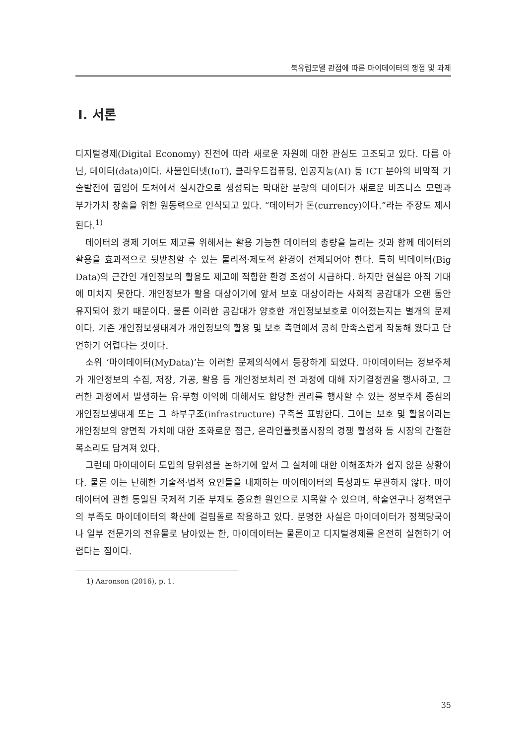북유럽모델 관점에 따른 마이데이터의 쟁점 및 과제
Ⅰ. 서론
디지털경제(Digital Economy) 진전에 따라 새로운 자원에 대한 관심도 고조되고 있다. 다름 아닌, 데이터(data)이다. 사물인터넷(IoT), 클라우드컴퓨팅, 인공지능(AI) 등 ICT 분야의 비약적 기술발전에 힘입어 도처에서 실시간으로 생성되는 막대한 분량의 데이터가 새로운 비즈니스 모델과 부가가치 창출을 위한 원동력으로 인식되고 있다. “데이터가 돈(currency)이다.”라는 주장도 제시된다.<sup>1)</sup>
데이터의 경제 기여도 제고를 위해서는 활용 가능한 데이터의 총량을 늘리는 것과 함께 데이터의 활용을 효과적으로 뒷받침할 수 있는 물리적·제도적 환경이 전제되어야 한다. 특히 빅데이터(Big Data)의 근간인 개인정보의 활용도 제고에 적합한 환경 조성이 시급하다. 하지만 현실은 아직 기대에 미치지 못한다. 개인정보가 활용 대상이기에 앞서 보호 대상이라는 사회적 공감대가 오랜 동안 유지되어 왔기 때문이다. 물론 이러한 공감대가 양호한 개인정보보호로 이어졌는지는 별개의 문제이다. 기존 개인정보생태계가 개인정보의 활용 및 보호 측면에서 공히 만족스럽게 작동해 왔다고 단언하기 어렵다는 것이다.
소위 ‘마이데이터(MyData)’는 이러한 문제의식에서 등장하게 되었다. 마이데이터는 정보주체가 개인정보의 수집, 저장, 가공, 활용 등 개인정보처리 전 과정에 대해 자기결정권을 행사하고, 그러한 과정에서 발생하는 유·무형 이익에 대해서도 합당한 권리를 행사할 수 있는 정보주체 중심의 개인정보생태계 또는 그 하부구조(infrastructure) 구축을 표방한다. 그에는 보호 및 활용이라는 개인정보의 양면적 가치에 대한 조화로운 접근, 온라인플랫폼시장의 경쟁 활성화 등 시장의 간절한 목소리도 담겨져 있다.
그런데 마이데이터 도입의 당위성을 논하기에 앞서 그 실체에 대한 이해조차가 쉽지 않은 상황이다. 물론 이는 난해한 기술적·법적 요인들을 내재하는 마이데이터의 특성과도 무관하지 않다. 마이데이터에 관한 통일된 국제적 기준 부재도 중요한 원인으로 지목할 수 있으며, 학술연구나 정책연구의 부족도 마이데이터의 확산에 걸림돌로 작용하고 있다. 분명한 사실은 마이데이터가 정책당국이나 일부 전문가의 전유물로 남아있는 한, 마이데이터는 물론이고 디지털경제를 온전히 실현하기 어렵다는 점이다.
1) Aaronson (2016), p. 1.
35